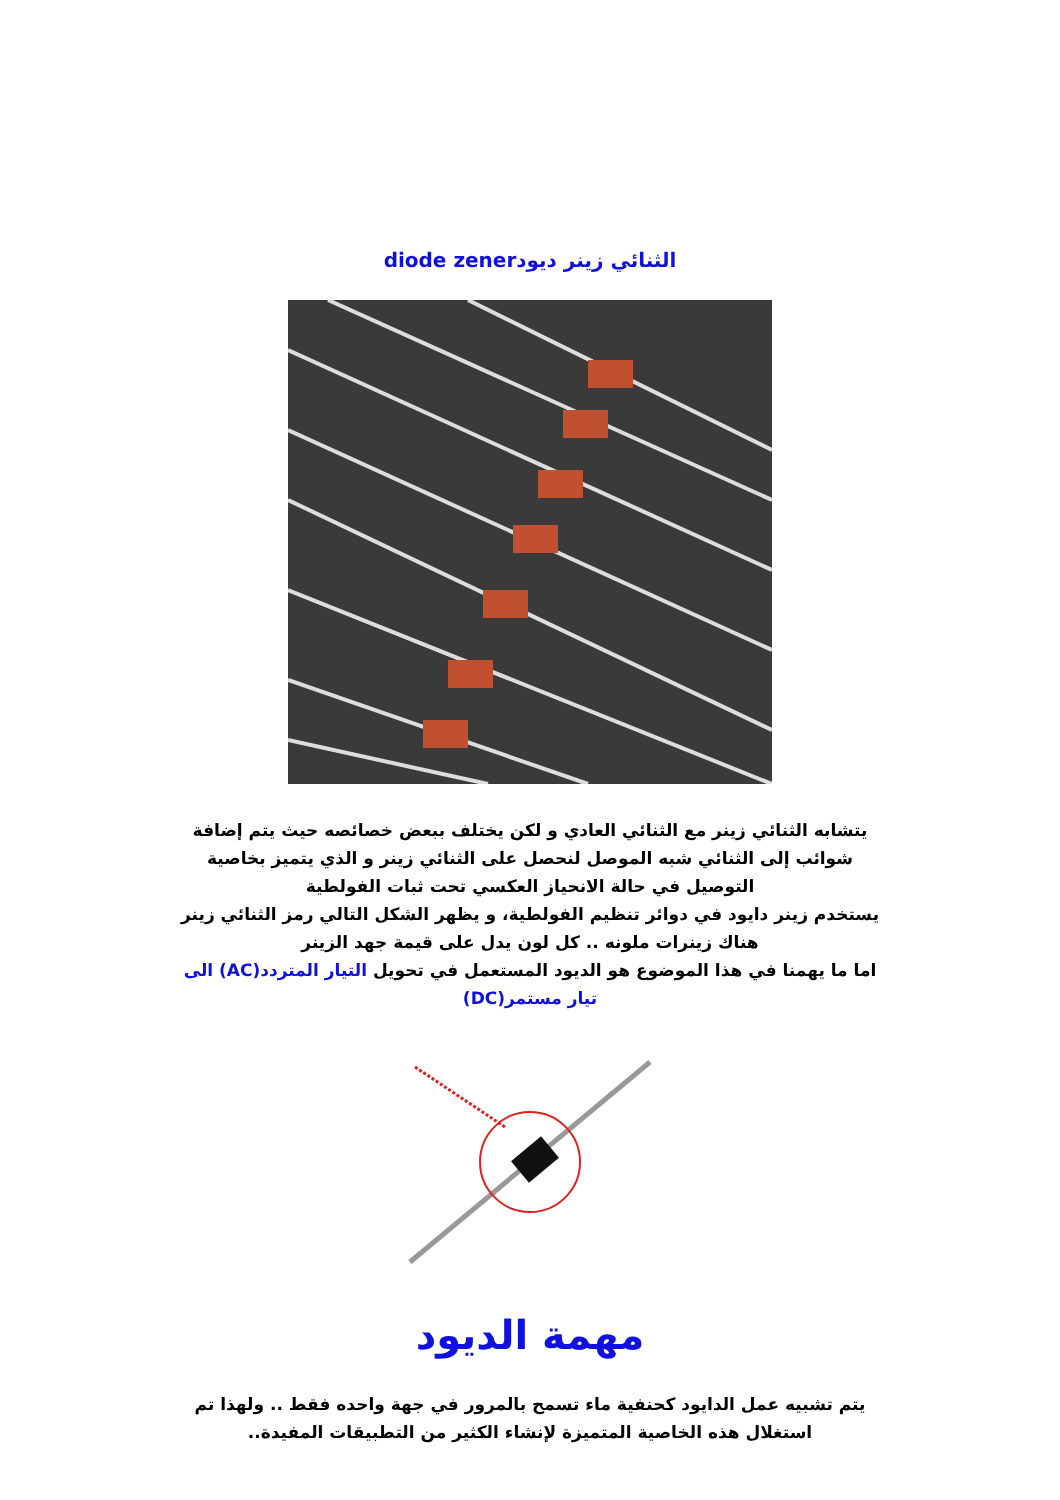الثنائي زينر ديودdiode zener
يتشابه الثنائي زينر مع الثنائي العادي و لكن يختلف ببعض خصائصه حيث يتم إضافة شوائب إلى الثنائي شبه الموصل لنحصل على الثنائي زينر و الذي يتميز بخاصية التوصيل في حالة الانحياز العكسي تحت ثبات الفولطية
يستخدم زينر دايود في دوائر تنظيم الفولطية، و يظهر الشكل التالي رمز الثنائي زينر
هناك زينرات ملونه .. كل لون يدل على قيمة جهد الزينر
اما ما يهمنا في هذا الموضوع هو الديود المستعمل في تحويل التيار المتردد(AC) الى تيار مستمر(DC)
مهمة الديود
يتم تشبيه عمل الدايود كحنفية ماء تسمح بالمرور في جهة واحده فقط .. ولهذا تم استغلال هذه الخاصية المتميزة لإنشاء الكثير من التطبيقات المفيدة..